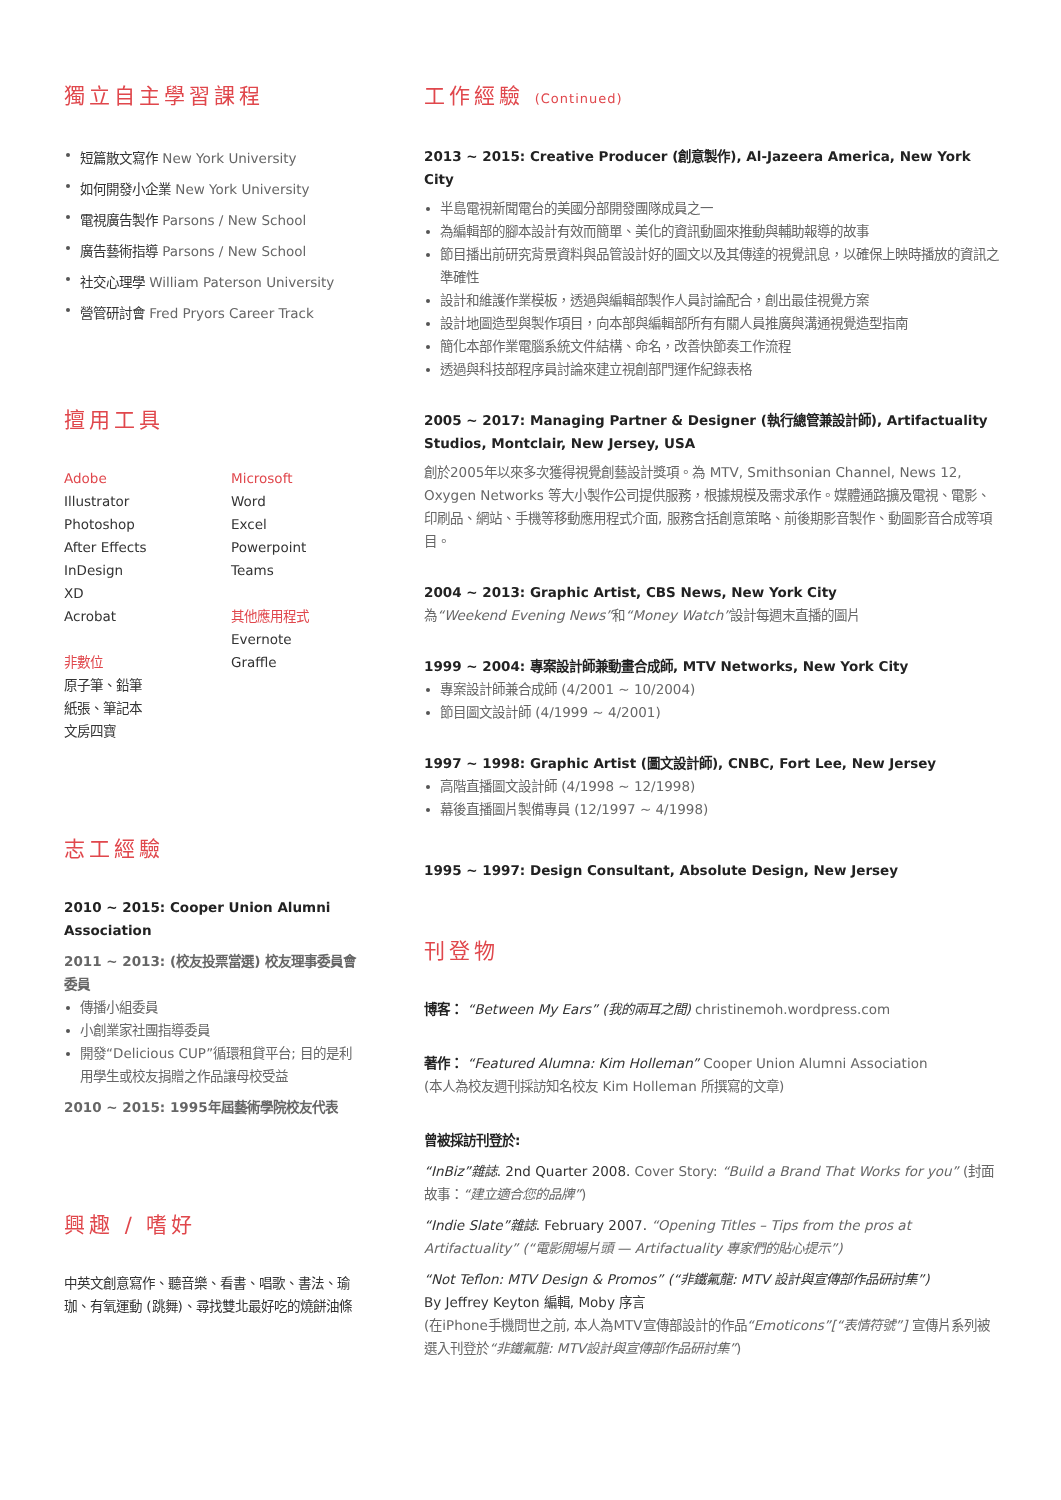獨立自主學習課程
短篇散文寫作 New York University
如何開發小企業 New York University
電視廣告製作 Parsons / New School
廣告藝術指導 Parsons / New School
社交心理學 William Paterson University
營管研討會 Fred Pryors Career Track
擅用工具
Adobe
Illustrator
Photoshop
After Effects
InDesign
XD
Acrobat
非數位
原子筆、鉛筆
紙張、筆記本
文房四寶
Microsoft
Word
Excel
Powerpoint
Teams
其他應用程式
Evernote
Graffle
志工經驗
2010 ~ 2015: Cooper Union Alumni Association
2011 ~ 2013: (校友投票當選) 校友理事委員會委員
傳播小組委員
小創業家社團指導委員
開發“Delicious CUP”循環租貸平台; 目的是利用學生或校友捐贈之作品讓母校受益
2010 ~ 2015: 1995年屆藝術學院校友代表
興趣 / 嗜好
中英文創意寫作、聽音樂、看書、唱歌、書法、瑜珈、有氧運動 (跳舞)、尋找雙北最好吃的燒餅油條
工作經驗 (Continued)
2013 ~ 2015: Creative Producer (創意製作), Al-Jazeera America, New York City
半島電視新聞電台的美國分部開發團隊成員之一
為編輯部的腳本設計有效而簡單、美化的資訊動圖來推動與輔助報導的故事
節目播出前研究背景資料與品管設計好的圖文以及其傳達的視覺訊息，以確保上映時播放的資訊之準確性
設計和維護作業模板，透過與編輯部製作人員討論配合，創出最佳視覺方案
設計地圖造型與製作項目，向本部與編輯部所有有關人員推廣與溝通視覺造型指南
簡化本部作業電腦系統文件結構、命名，改善快節奏工作流程
透過與科技部程序員討論來建立視創部門運作紀錄表格
2005 ~ 2017: Managing Partner & Designer (執行總管兼設計師), Artifactuality Studios, Montclair, New Jersey, USA
創於2005年以來多次獲得視覺創藝設計獎項。為 MTV, Smithsonian Channel, News 12, Oxygen Networks 等大小製作公司提供服務，根據規模及需求承作。媒體通路擴及電視、電影、印刷品、網站、手機等移動應用程式介面, 服務含括創意策略、前後期影音製作、動圖影音合成等項目。
2004 ~ 2013: Graphic Artist, CBS News, New York City
為“Weekend Evening News”和“Money Watch”設計每週末直播的圖片
1999 ~ 2004: 專案設計師兼動畫合成師, MTV Networks, New York City
專案設計師兼合成師 (4/2001 ~ 10/2004)
節目圖文設計師 (4/1999 ~ 4/2001)
1997 ~ 1998: Graphic Artist (圖文設計師), CNBC, Fort Lee, New Jersey
高階直播圖文設計師 (4/1998 ~ 12/1998)
幕後直播圖片製備專員 (12/1997 ~ 4/1998)
1995 ~ 1997: Design Consultant, Absolute Design, New Jersey
刊登物
博客： “Between My Ears” (我的兩耳之間) christinemoh.wordpress.com
著作： “Featured Alumna: Kim Holleman” Cooper Union Alumni Association
(本人為校友週刊採訪知名校友 Kim Holleman 所撰寫的文章)
曾被採訪刊登於:
“InBiz”雜誌. 2nd Quarter 2008. Cover Story: “Build a Brand That Works for you” (封面故事：“建立適合您的品牌”)
“Indie Slate”雜誌. February 2007. “Opening Titles – Tips from the pros at Artifactuality” (“電影開場片頭 — Artifactuality 專家們的貼心提示”)
“Not Teflon: MTV Design & Promos” (“非鐵氟龍: MTV 設計與宣傳部作品研討集”)
By Jeffrey Keyton 編輯, Moby 序言
(在iPhone手機問世之前, 本人為MTV宣傳部設計的作品“Emoticons”[“表情符號”] 宣傳片系列被選入刊登於“非鐵氟龍: MTV設計與宣傳部作品研討集”)